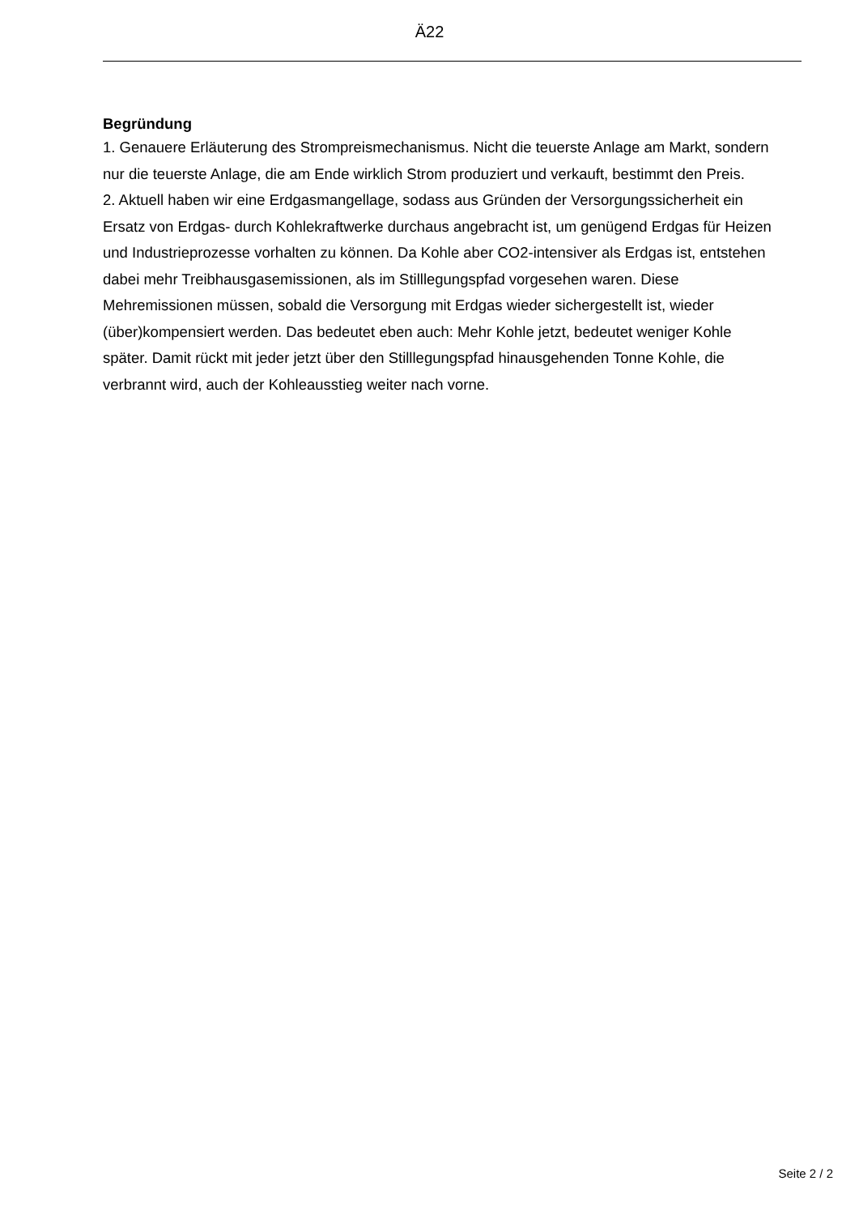Ä22
Begründung
1. Genauere Erläuterung des Strompreismechanismus. Nicht die teuerste Anlage am Markt, sondern nur die teuerste Anlage, die am Ende wirklich Strom produziert und verkauft, bestimmt den Preis.
2. Aktuell haben wir eine Erdgasmangellage, sodass aus Gründen der Versorgungssicherheit ein Ersatz von Erdgas- durch Kohlekraftwerke durchaus angebracht ist, um genügend Erdgas für Heizen und Industrieprozesse vorhalten zu können. Da Kohle aber CO2-intensiver als Erdgas ist, entstehen dabei mehr Treibhausgasemissionen, als im Stilllegungspfad vorgesehen waren. Diese Mehremissionen müssen, sobald die Versorgung mit Erdgas wieder sichergestellt ist, wieder (über)kompensiert werden. Das bedeutet eben auch: Mehr Kohle jetzt, bedeutet weniger Kohle später. Damit rückt mit jeder jetzt über den Stilllegungspfad hinausgehenden Tonne Kohle, die verbrannt wird, auch der Kohleausstieg weiter nach vorne.
Seite 2 / 2